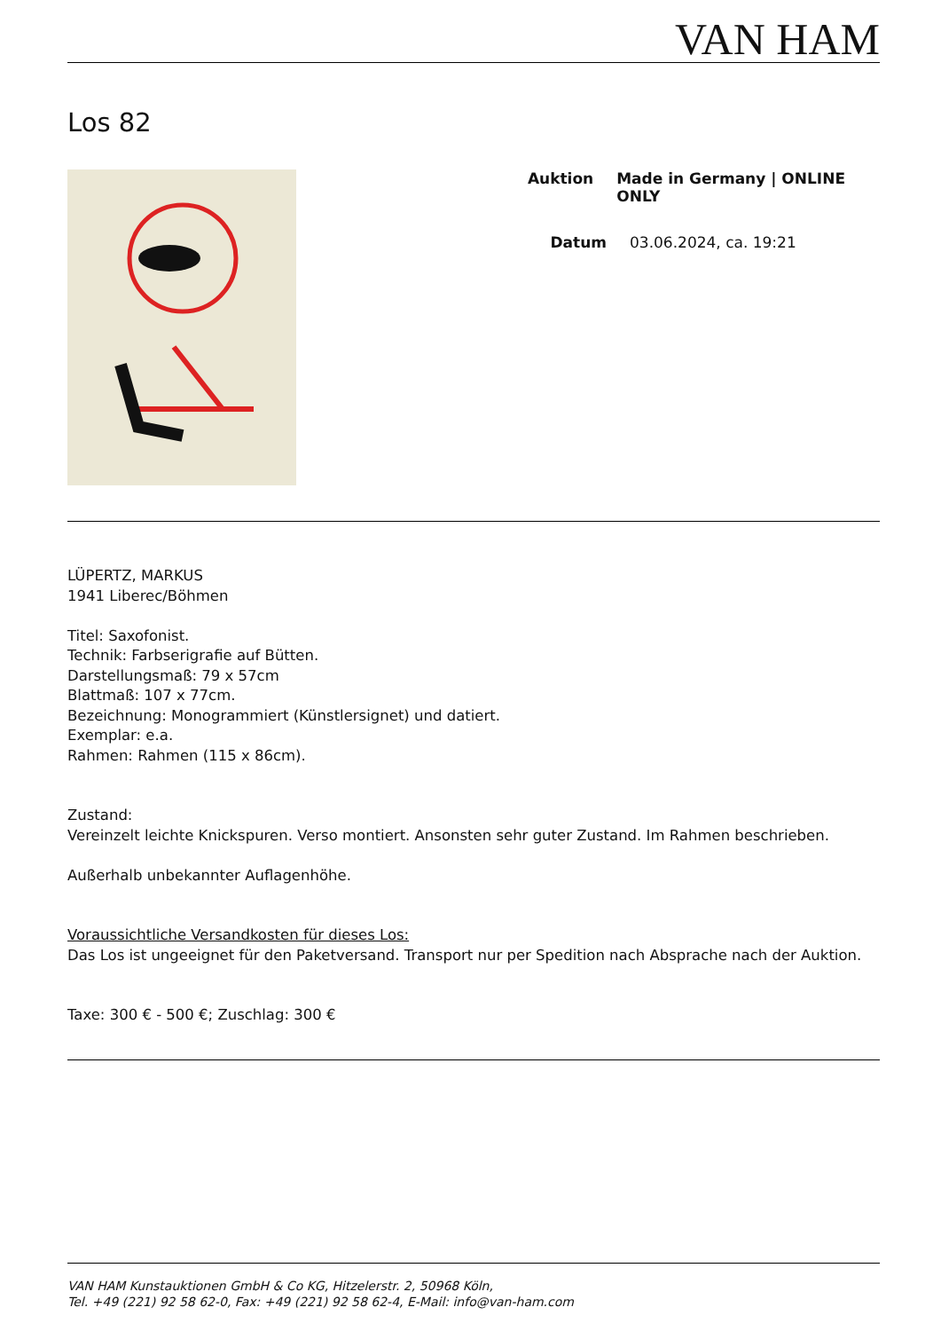VAN HAM
Los 82
Auktion Made in Germany | ONLINE ONLY
Datum 03.06.2024, ca. 19:21
LÜPERTZ, MARKUS
1941 Liberec/Böhmen
Titel: Saxofonist.
Technik: Farbserigrafie auf Bütten.
Darstellungsmaß: 79 x 57cm
Blattmaß: 107 x 77cm.
Bezeichnung: Monogrammiert (Künstlersignet) und datiert.
Exemplar: e.a.
Rahmen: Rahmen (115 x 86cm).
Zustand:
Vereinzelt leichte Knickspuren. Verso montiert. Ansonsten sehr guter Zustand. Im Rahmen beschrieben.
Außerhalb unbekannter Auflagenhöhe.
Voraussichtliche Versandkosten für dieses Los:
Das Los ist ungeeignet für den Paketversand. Transport nur per Spedition nach Absprache nach der Auktion.
Taxe: 300 € - 500 €; Zuschlag: 300 €
VAN HAM Kunstauktionen GmbH & Co KG, Hitzelerstr. 2, 50968 Köln,
Tel. +49 (221) 92 58 62-0, Fax: +49 (221) 92 58 62-4, E-Mail: info@van-ham.com